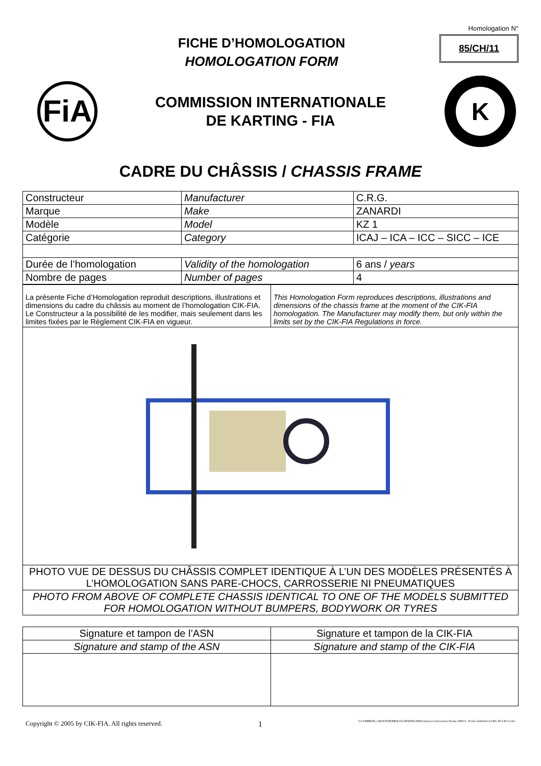FICHE D’HOMOLOGATION
HOMOLOGATION FORM
Homologation N°
85/CH/11
FiA
COMMISSION INTERNATIONALE
DE KARTING - FIA
K
CADRE DU CHÂSSIS / CHASSIS FRAME
| Constructeur | Manufacturer | C.R.G. |
| Marque | Make | ZANARDI |
| Modèle | Model | KZ 1 |
| Catégorie | Category | ICAJ – ICA – ICC – SICC – ICE |
| Durée de l’homologation | Validity of the homologation | 6 ans / years |
| Nombre de pages | Number of pages | 4 |
| La présente Fiche d’Homologation reproduit descriptions, illustrations et dimensions du cadre du châssis au moment de l’homologation CIK-FIA. Le Constructeur a la possibilité de les modifier, mais seulement dans les limites fixées par le Règlement CIK-FIA en vigueur. | This Homologation Form reproduces descriptions, illustrations and dimensions of the chassis frame at the moment of the CIK-FIA homologation. The Manufacturer may modify them, but only within the limits set by the CIK-FIA Regulations in force. |
| PHOTO VUE DE DESSUS DU CHÂSSIS COMPLET IDENTIQUE À L’UN DES MODÈLES PRÉSENTÉS À L’HOMOLOGATION SANS PARE-CHOCS, CARROSSERIE NI PNEUMATIQUES |
| PHOTO FROM ABOVE OF COMPLETE CHASSIS IDENTICAL TO ONE OF THE MODELS SUBMITTED FOR HOMOLOGATION WITHOUT BUMPERS, BODYWORK OR TYRES |
| Signature et tampon de l’ASN | Signature et tampon de la CIK-FIA |
| Signature and stamp of the ASN | Signature and stamp of the CIK-FIA |
Copyright © 2005 by CIK-FIA. All rights reserved. 1 J:\COMMON_GROUP\HOMOLOGATIONS\2006\Chassis-Carrosseries-Freins 2006\3 - Fiches definitives\CRG 85-CH-11.doc